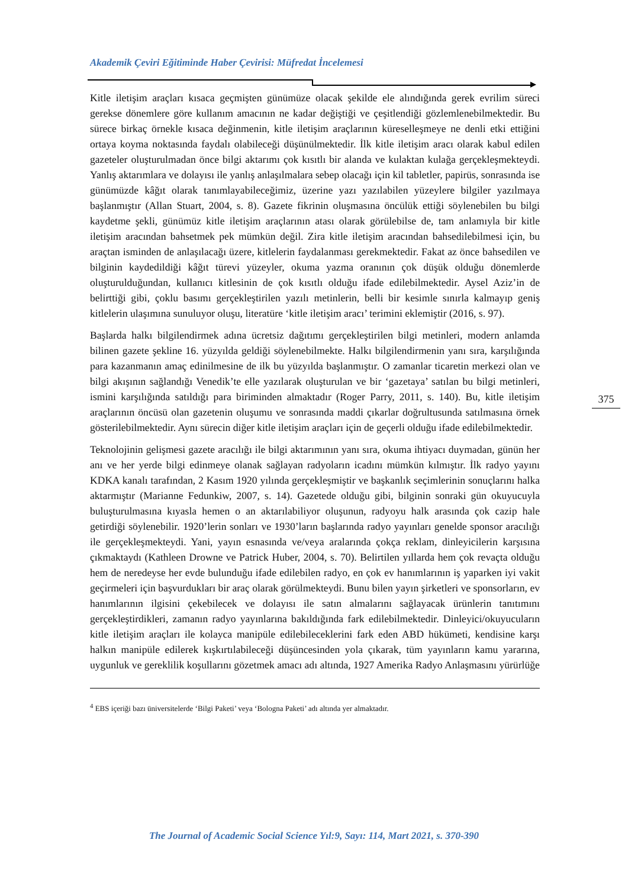Akademik Çeviri Eğitiminde Haber Çevirisi: Müfredat İncelemesi
Kitle iletişim araçları kısaca geçmişten günümüze olacak şekilde ele alındığında gerek evrilim süreci gerekse dönemlere göre kullanım amacının ne kadar değiştiği ve çeşitlendiği gözlemlenebilmektedir. Bu sürece birkaç örnekle kısaca değinmenin, kitle iletişim araçlarının küreselleşmeye ne denli etki ettiğini ortaya koyma noktasında faydalı olabileceği düşünülmektedir. İlk kitle iletişim aracı olarak kabul edilen gazeteler oluşturulmadan önce bilgi aktarımı çok kısıtlı bir alanda ve kulaktan kulağa gerçekleşmekteydi. Yanlış aktarımlara ve dolayısı ile yanlış anlaşılmalara sebep olacağı için kil tabletler, papirüs, sonrasında ise günümüzde kâğıt olarak tanımlayabileceğimiz, üzerine yazı yazılabilen yüzeylere bilgiler yazılmaya başlanmıştır (Allan Stuart, 2004, s. 8). Gazete fikrinin oluşmasına öncülük ettiği söylenebilen bu bilgi kaydetme şekli, günümüz kitle iletişim araçlarının atası olarak görülebilse de, tam anlamıyla bir kitle iletişim aracından bahsetmek pek mümkün değil. Zira kitle iletişim aracından bahsedilebilmesi için, bu araçtan isminden de anlaşılacağı üzere, kitlelerin faydalanması gerekmektedir. Fakat az önce bahsedilen ve bilginin kaydedildiği kâğıt türevi yüzeyler, okuma yazma oranının çok düşük olduğu dönemlerde oluşturulduğundan, kullanıcı kitlesinin de çok kısıtlı olduğu ifade edilebilmektedir. Aysel Aziz’in de belirttiği gibi, çoklu basımı gerçekleştirilen yazılı metinlerin, belli bir kesimle sınırla kalmayıp geniş kitlelerin ulaşımına sunuluyor oluşu, literatüre ‘kitle iletişim aracı’ terimini eklemiştir (2016, s. 97).
Başlarda halkı bilgilendirmek adına ücretsiz dağıtımı gerçekleştirilen bilgi metinleri, modern anlamda bilinen gazete şekline 16. yüzyılda geldiği söylenebilmekte. Halkı bilgilendirmenin yanı sıra, karşılığında para kazanmanın amaç edinilmesine de ilk bu yüzyılda başlanmıştır. O zamanlar ticaretin merkezi olan ve bilgi akışının sağlandığı Venedik’te elle yazılarak oluşturulan ve bir ‘gazetaya’ satılan bu bilgi metinleri, ismini karşılığında satıldığı para biriminden almaktadır (Roger Parry, 2011, s. 140). Bu, kitle iletişim araçlarının öncüsü olan gazetenin oluşumu ve sonrasında maddi çıkarlar doğrultusunda satılmasına örnek gösterilebilmektedir. Aynı sürecin diğer kitle iletişim araçları için de geçerli olduğu ifade edilebilmektedir.
Teknolojinin gelişmesi gazete aracılığı ile bilgi aktarımının yanı sıra, okuma ihtiyacı duymadan, günün her anı ve her yerde bilgi edinmeye olanak sağlayan radyoların icadını mümkün kılmıştır. İlk radyo yayını KDKA kanalı tarafından, 2 Kasım 1920 yılında gerçekleşmiştir ve başkanlık seçimlerinin sonuçlarını halka aktarmıştır (Marianne Fedunkiw, 2007, s. 14). Gazetede olduğu gibi, bilginin sonraki gün okuyucuyla buluşturulmasına kıyasla hemen o an aktarılabiliyor oluşunun, radyoyu halk arasında çok cazip hale getirdiği söylenebilir. 1920’lerin sonları ve 1930’ların başlarında radyo yayınları genelde sponsor aracılığı ile gerçekleşmekteydi. Yani, yayın esnasında ve/veya aralarında çokça reklam, dinleyicilerin karşısına çıkmaktaydı (Kathleen Drowne ve Patrick Huber, 2004, s. 70). Belirtilen yıllarda hem çok revaçta olduğu hem de neredeyse her evde bulunduğu ifade edilebilen radyo, en çok ev hanımlarının iş yaparken iyi vakit geçirmeleri için başvurdukları bir araç olarak görülmekteydi. Bunu bilen yayın şirketleri ve sponsorların, ev hanımlarının ilgisini çekebilecek ve dolayısı ile satın almalarını sağlayacak ürünlerin tanıtımını gerçekleştirdikleri, zamanın radyo yayınlarına bakıldığında fark edilebilmektedir. Dinleyici/okuyucuların kitle iletişim araçları ile kolayca manipüle edilebileceklerini fark eden ABD hükümeti, kendisine karşı halkın manipüle edilerek kışkırtılabileceği düşüncesinden yola çıkarak, tüm yayınların kamu yararına, uygunluk ve gereklilik koşullarını gözetmek amacı adı altında, 1927 Amerika Radyo Anlaşmasını yürürlüğe
<sup>4</sup> EBS içeriği bazı üniversitelerde ‘Bilgi Paketi’ veya ‘Bologna Paketi’ adı altında yer almaktadır.
375
The Journal of Academic Social Science Yıl:9, Sayı: 114, Mart 2021, s. 370-390